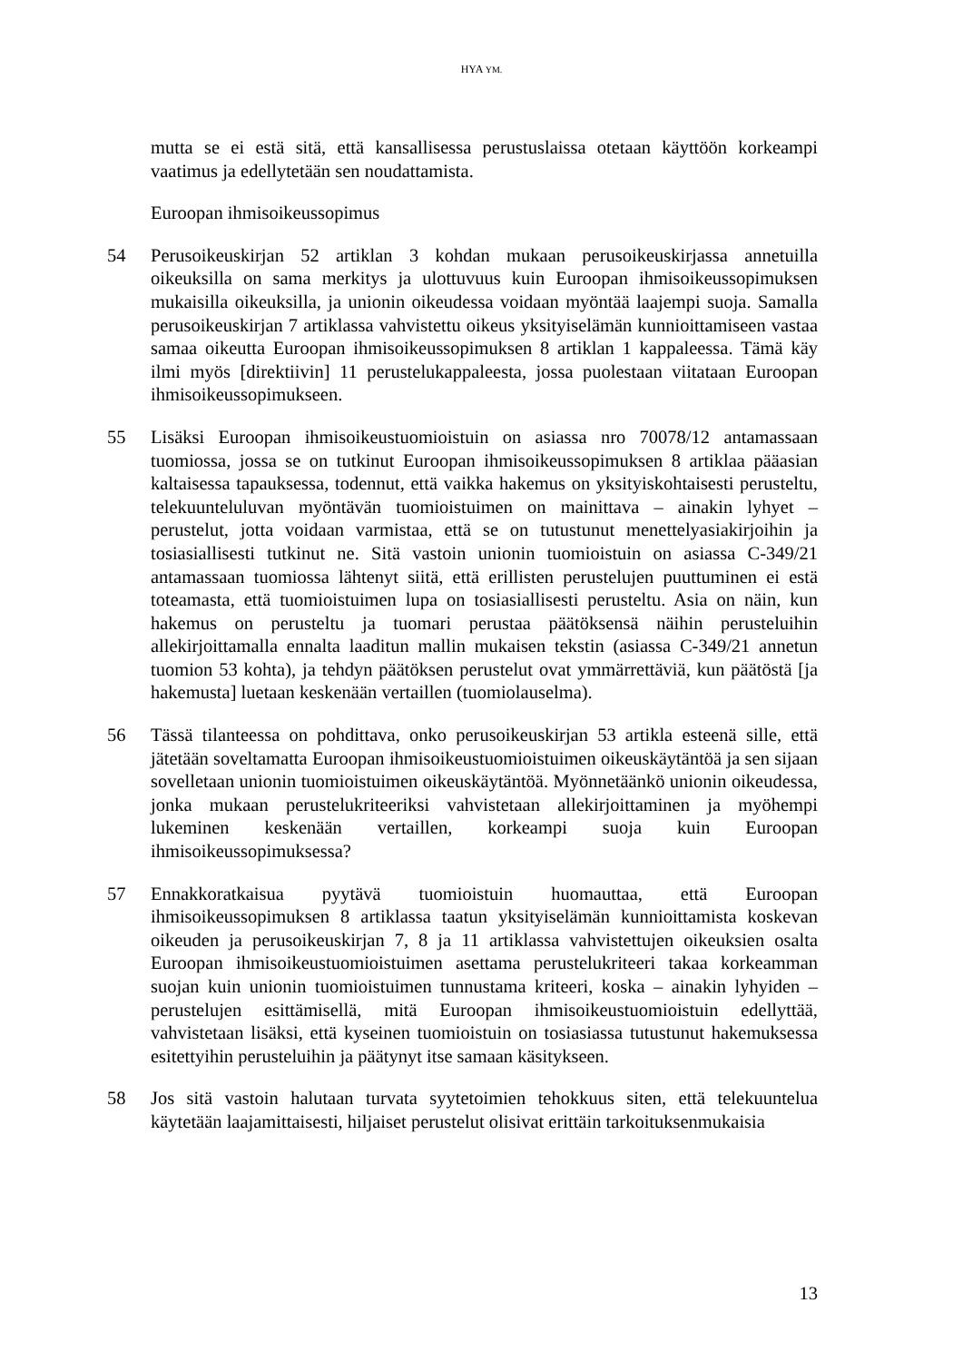HYA YM.
mutta se ei estä sitä, että kansallisessa perustuslaissa otetaan käyttöön korkeampi vaatimus ja edellytetään sen noudattamista.
Euroopan ihmisoikeussopimus
54 Perusoikeuskirjan 52 artiklan 3 kohdan mukaan perusoikeuskirjassa annetuilla oikeuksilla on sama merkitys ja ulottuvuus kuin Euroopan ihmisoikeussopimuksen mukaisilla oikeuksilla, ja unionin oikeudessa voidaan myöntää laajempi suoja. Samalla perusoikeuskirjan 7 artiklassa vahvistettu oikeus yksityiselämän kunnioittamiseen vastaa samaa oikeutta Euroopan ihmisoikeussopimuksen 8 artiklan 1 kappaleessa. Tämä käy ilmi myös [direktiivin] 11 perustelukappaleesta, jossa puolestaan viitataan Euroopan ihmisoikeussopimukseen.
55 Lisäksi Euroopan ihmisoikeustuomioistuin on asiassa nro 70078/12 antamassaan tuomiossa, jossa se on tutkinut Euroopan ihmisoikeussopimuksen 8 artiklaa pääasian kaltaisessa tapauksessa, todennut, että vaikka hakemus on yksityiskohtaisesti perusteltu, telekuunteluluvan myöntävän tuomioistuimen on mainittava – ainakin lyhyet – perustelut, jotta voidaan varmistaa, että se on tutustunut menettelyasiakirjoihin ja tosiasiallisesti tutkinut ne. Sitä vastoin unionin tuomioistuin on asiassa C-349/21 antamassaan tuomiossa lähtenyt siitä, että erillisten perustelujen puuttuminen ei estä toteamasta, että tuomioistuimen lupa on tosiasiallisesti perusteltu. Asia on näin, kun hakemus on perusteltu ja tuomari perustaa päätöksensä näihin perusteluihin allekirjoittamalla ennalta laaditun mallin mukaisen tekstin (asiassa C-349/21 annetun tuomion 53 kohta), ja tehdyn päätöksen perustelut ovat ymmärrettäviä, kun päätöstä [ja hakemusta] luetaan keskenään vertaillen (tuomiolauselma).
56 Tässä tilanteessa on pohdittava, onko perusoikeuskirjan 53 artikla esteenä sille, että jätetään soveltamatta Euroopan ihmisoikeustuomioistuimen oikeuskäytäntöä ja sen sijaan sovelletaan unionin tuomioistuimen oikeuskäytäntöä. Myönnetäänkö unionin oikeudessa, jonka mukaan perustelukriteeriksi vahvistetaan allekirjoittaminen ja myöhempi lukeminen keskenään vertaillen, korkeampi suoja kuin Euroopan ihmisoikeussopimuksessa?
57 Ennakkoratkaisua pyytävä tuomioistuin huomauttaa, että Euroopan ihmisoikeussopimuksen 8 artiklassa taatun yksityiselämän kunnioittamista koskevan oikeuden ja perusoikeuskirjan 7, 8 ja 11 artiklassa vahvistettujen oikeuksien osalta Euroopan ihmisoikeustuomioistuimen asettama perustelukriteeri takaa korkeamman suojan kuin unionin tuomioistuimen tunnustama kriteeri, koska – ainakin lyhyiden – perustelujen esittämisellä, mitä Euroopan ihmisoikeustuomioistuin edellyttää, vahvistetaan lisäksi, että kyseinen tuomioistuin on tosiasiassa tutustunut hakemuksessa esitettyihin perusteluihin ja päätynyt itse samaan käsitykseen.
58 Jos sitä vastoin halutaan turvata syytetoimien tehokkuus siten, että telekuuntelua käytetään laajamittaisesti, hiljaiset perustelut olisivat erittäin tarkoituksenmukaisia
13